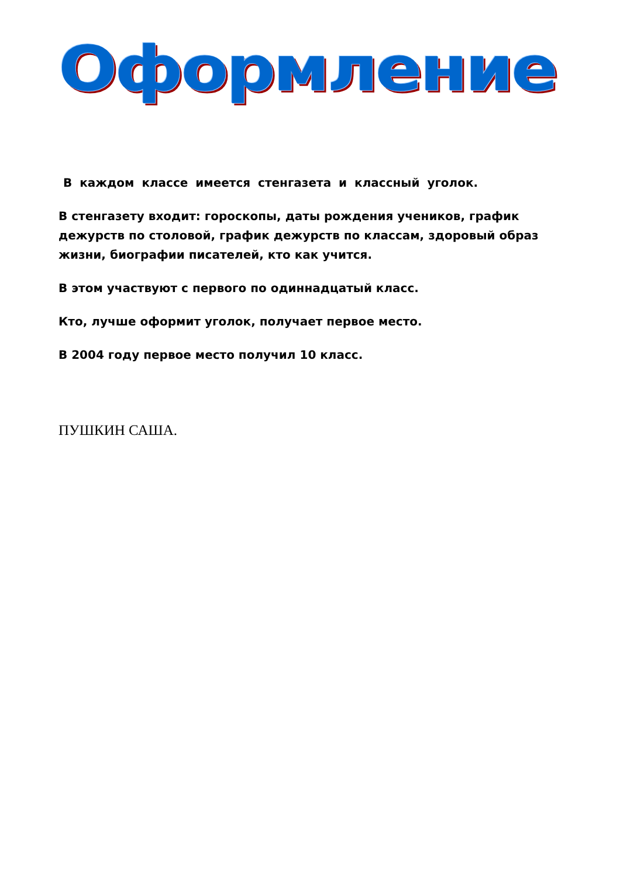Оформление
В каждом классе имеется стенгазета и классный уголок.
В стенгазету входит: гороскопы, даты рождения учеников, график дежурств по столовой, график дежурств по классам, здоровый образ жизни, биографии писателей, кто как учится.
В этом участвуют с первого по одиннадцатый класс.
Кто, лучше оформит уголок, получает первое место.
В 2004 году первое место получил 10 класс.
ПУШКИН САША.